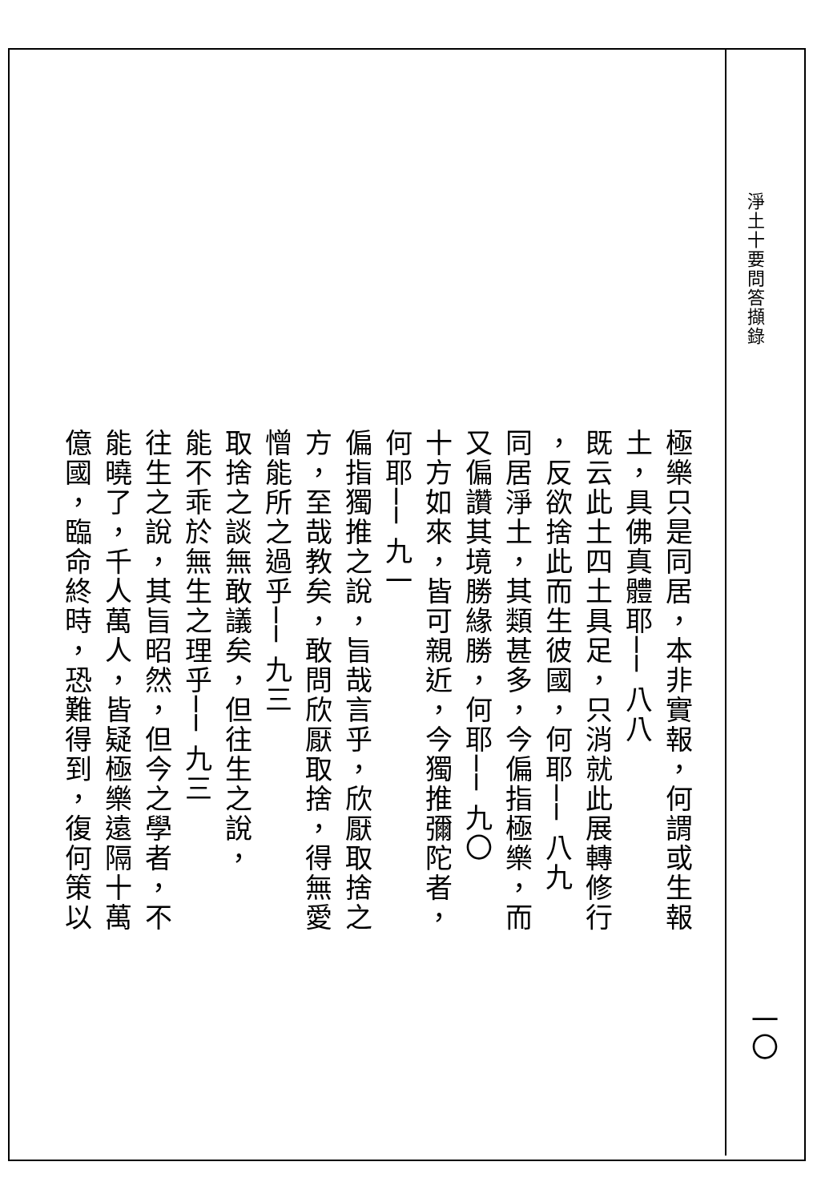淨土十要問答擷錄
極樂只是同居，本非實報，何謂或生報
土，具佛真體耶── 八八
既云此土四土具足，只消就此展轉修行
，反欲捨此而生彼國，何耶── 八九
同居淨土，其類甚多，今偏指極樂，而
又偏讚其境勝緣勝，何耶── 九〇
十方如來，皆可親近，今獨推彌陀者，
何耶── 九一
偏指獨推之說，旨哉言乎，欣厭取捨之
方，至哉教矣，敢問欣厭取捨，得無愛
憎能所之過乎── 九三
取捨之談無敢議矣，但往生之說，
能不乖於無生之理乎── 九三
往生之說，其旨昭然，但今之學者，不
能曉了，千人萬人，皆疑極樂遠隔十萬
億國，臨命終時，恐難得到，復何策以
一〇